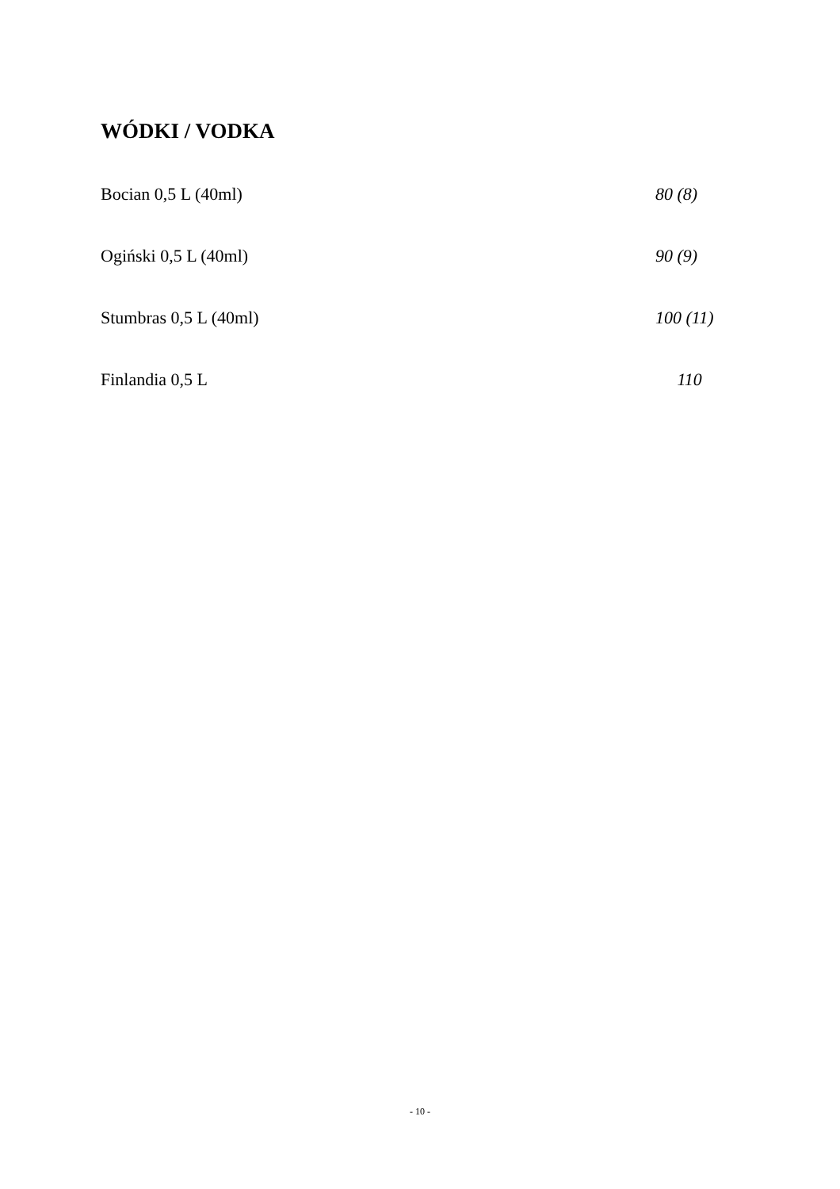WÓDKI / VODKA
Bocian 0,5 L (40ml) 80 (8)
Ogiński 0,5 L (40ml) 90 (9)
Stumbras 0,5 L (40ml) 100 (11)
Finlandia 0,5 L 110
- 10 -